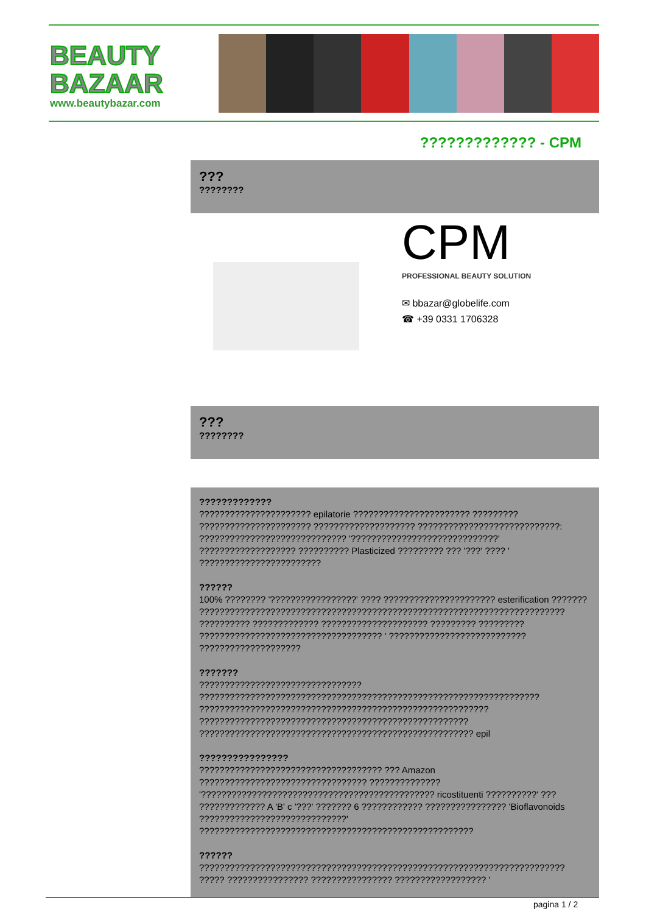BEAUTY
BAZAAR
www.beautybazar.com
????????????? - CPM
???
????????
CPM
PROFESSIONAL BEAUTY SOLUTION
✉ bbazar@globelife.com
☎ +39 0331 1706328
???
????????
?????????????
?????????????????????? epilatorie ??????????????????????? ?????????
?????????????????????? ???????????????????? ????????????????????????????:
????????????????????????????? '?????????????????????????????'
??????????????????? ?????????? Plasticized ????????? ??? '???' ???? '
????????????????????????
??????
100% ???????? '?????????????????' ???? ?????????????????????? esterification ???????
????????????????????????????????????????????????????????????????????????
?????????? ????????????? ????????????????????? ????????? ?????????
???????????????????????????????????? ' ???????????????????????????
????????????????????
???????
????????????????????????????????
???????????????????????????????????????????????????????????????????
?????????????????????????????????????????????????????????
?????????????????????????????????????????????????????
?????????????????????????????????????????????????????? epil
????????????????
???????????????????????????????????? ??? Amazon
????????????????????????????????? ??????????????
'?????????????????????????????????????????????? ricostituenti ??????????' ???
????????????? A 'B' c '???' ??????? 6 ???????????? ???????????????? 'Bioflavonoids
?????????????????????????????'
??????????????????????????????????????????????????????
??????
????????????????????????????????????????????????????????????????????????
????? ???????????????? ???????????????? ?????????????????? '
pagina 1 / 2